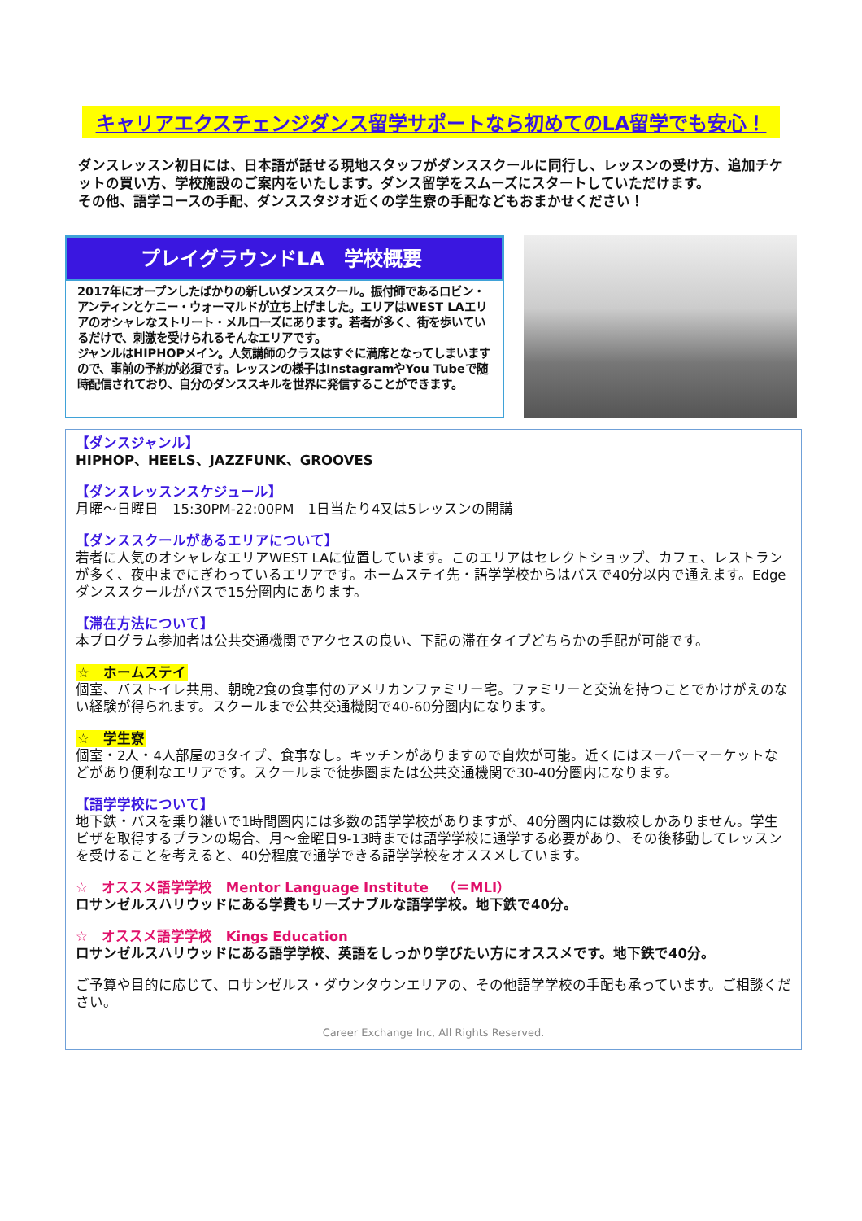キャリアエクスチェンジダンス留学サポートなら初めてのLA留学でも安心！
ダンスレッスン初日には、日本語が話せる現地スタッフがダンススクールに同行し、レッスンの受け方、追加チケットの買い方、学校施設のご案内をいたします。ダンス留学をスムーズにスタートしていただけます。
その他、語学コースの手配、ダンススタジオ近くの学生寮の手配などもおまかせください！
プレイグラウンドLA　学校概要
2017年にオープンしたばかりの新しいダンススクール。振付師であるロビン・アンティンとケニー・ウォーマルドが立ち上げました。エリアはWEST LAエリアのオシャレなストリート・メルローズにあります。若者が多く、街を歩いているだけで、刺激を受けられるそんなエリアです。
ジャンルはHIPHOPメイン。人気講師のクラスはすぐに満席となってしまいますので、事前の予約が必須です。レッスンの様子はInstagramやYou Tubeで随時配信されており、自分のダンススキルを世界に発信することができます。
【ダンスジャンル】
HIPHOP、HEELS、JAZZFUNK、GROOVES
【ダンスレッスンスケジュール】
月曜～日曜日　15:30PM-22:00PM　1日当たり4又は5レッスンの開講
【ダンススクールがあるエリアについて】
若者に人気のオシャレなエリアWEST LAに位置しています。このエリアはセレクトショップ、カフェ、レストランが多く、夜中までにぎわっているエリアです。ホームステイ先・語学学校からはバスで40分以内で通えます。Edgeダンススクールがバスで15分圏内にあります。
【滞在方法について】
本プログラム参加者は公共交通機関でアクセスの良い、下記の滞在タイプどちらかの手配が可能です。
☆　ホームステイ
個室、バストイレ共用、朝晩2食の食事付のアメリカンファミリー宅。ファミリーと交流を持つことでかけがえのない経験が得られます。スクールまで公共交通機関で40-60分圏内になります。
☆　学生寮
個室・2人・4人部屋の3タイプ、食事なし。キッチンがありますので自炊が可能。近くにはスーパーマーケットなどがあり便利なエリアです。スクールまで徒歩圏または公共交通機関で30-40分圏内になります。
【語学学校について】
地下鉄・バスを乗り継いで1時間圏内には多数の語学学校がありますが、40分圏内には数校しかありません。学生ビザを取得するプランの場合、月～金曜日9-13時までは語学学校に通学する必要があり、その後移動してレッスンを受けることを考えると、40分程度で通学できる語学学校をオススメしています。
☆　オススメ語学学校　Mentor Language Institute　（＝MLI）
ロサンゼルスハリウッドにある学費もリーズナブルな語学学校。地下鉄で40分。
☆　オススメ語学学校　Kings Education
ロサンゼルスハリウッドにある語学学校、英語をしっかり学びたい方にオススメです。地下鉄で40分。
ご予算や目的に応じて、ロサンゼルス・ダウンタウンエリアの、その他語学学校の手配も承っています。ご相談ください。
Career Exchange Inc, All Rights Reserved.